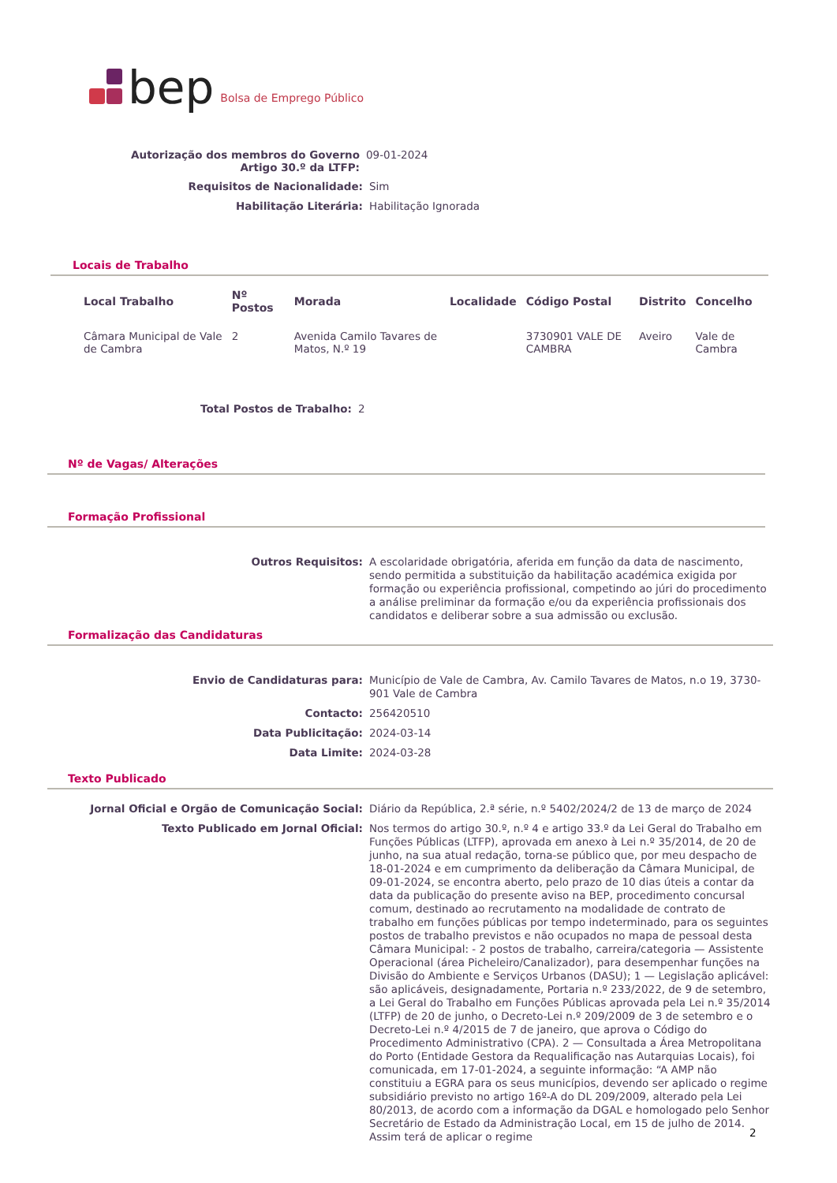bep Bolsa de Emprego Público
Autorização dos membros do Governo
Artigo 30.º da LTFP:
09-01-2024
Requisitos de Nacionalidade:
Sim
Habilitação Literária:
Habilitação Ignorada
Locais de Trabalho
| Local Trabalho | Nº Postos | Morada | Localidade | Código Postal | Distrito | Concelho |
| --- | --- | --- | --- | --- | --- | --- |
| Câmara Municipal de Vale de Cambra | 2 | Avenida Camilo Tavares de Matos, N.º 19 | | 3730901 VALE DE CAMBRA | Aveiro | Vale de Cambra |
Total Postos de Trabalho:
2
Nº de Vagas/ Alterações
Formação Profissional
Outros Requisitos:
A escolaridade obrigatória, aferida em função da data de nascimento, sendo permitida a substituição da habilitação académica exigida por formação ou experiência profissional, competindo ao júri do procedimento a análise preliminar da formação e/ou da experiência profissionais dos candidatos e deliberar sobre a sua admissão ou exclusão.
Formalização das Candidaturas
Envio de Candidaturas para:
Município de Vale de Cambra, Av. Camilo Tavares de Matos, n.o 19, 3730-901 Vale de Cambra
Contacto:
256420510
Data Publicitação:
2024-03-14
Data Limite:
2024-03-28
Texto Publicado
Jornal Oficial e Orgão de Comunicação Social:
Diário da República, 2.ª série, n.º 5402/2024/2 de 13 de março de 2024
Texto Publicado em Jornal Oficial:
Nos termos do artigo 30.º, n.º 4 e artigo 33.º da Lei Geral do Trabalho em Funções Públicas (LTFP), aprovada em anexo à Lei n.º 35/2014, de 20 de junho, na sua atual redação, torna-se público que, por meu despacho de 18-01-2024 e em cumprimento da deliberação da Câmara Municipal, de 09-01-2024, se encontra aberto, pelo prazo de 10 dias úteis a contar da data da publicação do presente aviso na BEP, procedimento concursal comum, destinado ao recrutamento na modalidade de contrato de trabalho em funções públicas por tempo indeterminado, para os seguintes postos de trabalho previstos e não ocupados no mapa de pessoal desta Câmara Municipal: - 2 postos de trabalho, carreira/categoria — Assistente Operacional (área Picheleiro/Canalizador), para desempenhar funções na Divisão do Ambiente e Serviços Urbanos (DASU); 1 — Legislação aplicável: são aplicáveis, designadamente, Portaria n.º 233/2022, de 9 de setembro, a Lei Geral do Trabalho em Funções Públicas aprovada pela Lei n.º 35/2014 (LTFP) de 20 de junho, o Decreto-Lei n.º 209/2009 de 3 de setembro e o Decreto-Lei n.º 4/2015 de 7 de janeiro, que aprova o Código do Procedimento Administrativo (CPA). 2 — Consultada a Área Metropolitana do Porto (Entidade Gestora da Requalificação nas Autarquias Locais), foi comunicada, em 17-01-2024, a seguinte informação: “A AMP não constituiu a EGRA para os seus municípios, devendo ser aplicado o regime subsidiário previsto no artigo 16º-A do DL 209/2009, alterado pela Lei 80/2013, de acordo com a informação da DGAL e homologado pelo Senhor Secretário de Estado da Administração Local, em 15 de julho de 2014. Assim terá de aplicar o regime
2